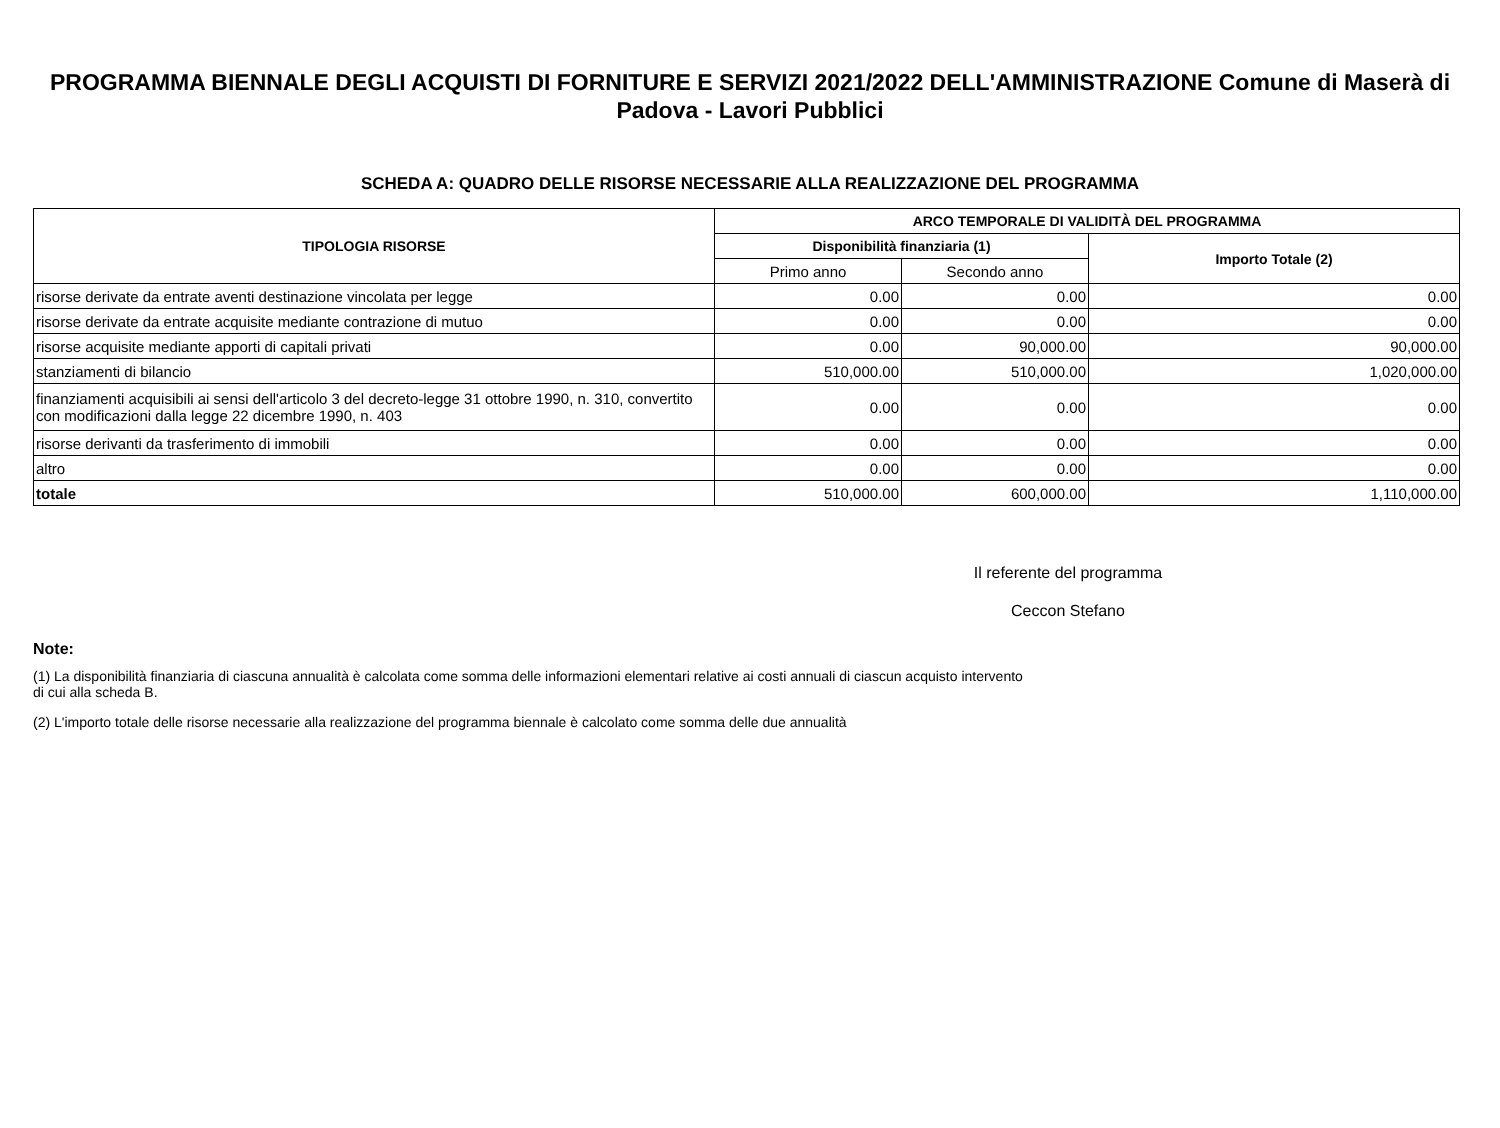PROGRAMMA BIENNALE DEGLI ACQUISTI DI FORNITURE E SERVIZI 2021/2022 DELL'AMMINISTRAZIONE Comune di Maserà di Padova - Lavori Pubblici
SCHEDA A: QUADRO DELLE RISORSE NECESSARIE ALLA REALIZZAZIONE DEL PROGRAMMA
| TIPOLOGIA RISORSE | ARCO TEMPORALE DI VALIDITÀ DEL PROGRAMMA | | |
| --- | --- | --- | --- |
| | Disponibilità finanziaria (1) | | Importo Totale (2) |
| | Primo anno | Secondo anno | |
| risorse derivate da entrate aventi destinazione vincolata per legge | 0.00 | 0.00 | 0.00 |
| risorse derivate da entrate acquisite mediante contrazione di mutuo | 0.00 | 0.00 | 0.00 |
| risorse acquisite mediante apporti di capitali privati | 0.00 | 90,000.00 | 90,000.00 |
| stanziamenti di bilancio | 510,000.00 | 510,000.00 | 1,020,000.00 |
| finanziamenti acquisibili ai sensi dell'articolo 3 del decreto-legge 31 ottobre 1990, n. 310, convertito con modificazioni dalla legge 22 dicembre 1990, n. 403 | 0.00 | 0.00 | 0.00 |
| risorse derivanti da trasferimento di immobili | 0.00 | 0.00 | 0.00 |
| altro | 0.00 | 0.00 | 0.00 |
| totale | 510,000.00 | 600,000.00 | 1,110,000.00 |
Il referente del programma
Ceccon Stefano
Note:
(1) La disponibilità finanziaria di ciascuna annualità è calcolata come somma delle informazioni elementari relative ai costi annuali di ciascun acquisto intervento di cui alla scheda B.
(2) L'importo totale delle risorse necessarie alla realizzazione del programma biennale è calcolato come somma delle due annualità